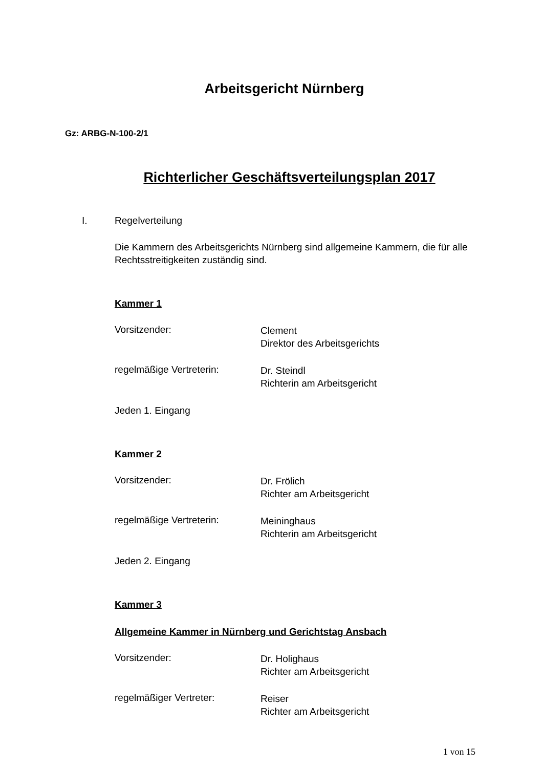Arbeitsgericht Nürnberg
Gz: ARBG-N-100-2/1
Richterlicher Geschäftsverteilungsplan 2017
I. Regelverteilung
Die Kammern des Arbeitsgerichts Nürnberg sind allgemeine Kammern, die für alle Rechtsstreitigkeiten zuständig sind.
Kammer 1
Vorsitzender:
Clement
Direktor des Arbeitsgerichts
regelmäßige Vertreterin:
Dr. Steindl
Richterin am Arbeitsgericht
Jeden 1. Eingang
Kammer 2
Vorsitzender:
Dr. Frölich
Richter am Arbeitsgericht
regelmäßige Vertreterin:
Meininghaus
Richterin am Arbeitsgericht
Jeden 2. Eingang
Kammer 3
Allgemeine Kammer in Nürnberg und Gerichtstag Ansbach
Vorsitzender:
Dr. Holighaus
Richter am Arbeitsgericht
regelmäßiger Vertreter:
Reiser
Richter am Arbeitsgericht
1 von 15